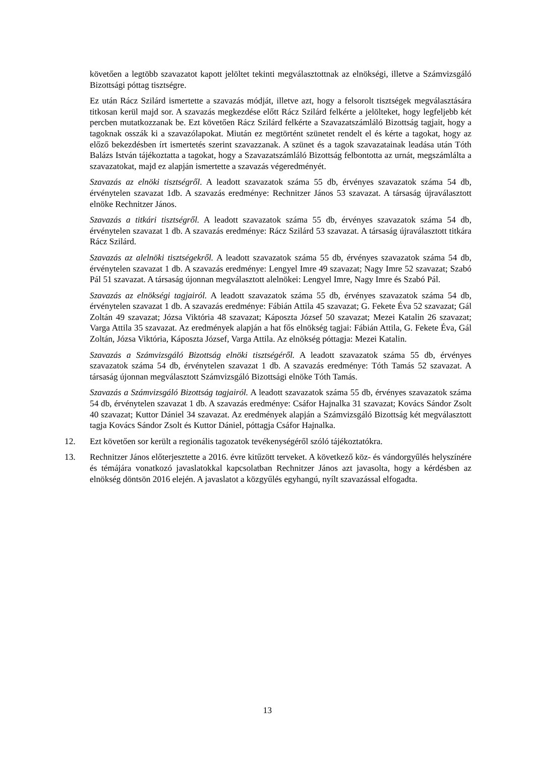követően a legtöbb szavazatot kapott jelöltet tekinti megválasztottnak az elnökségi, illetve a Számvizsgáló Bizottsági póttag tisztségre.
Ez után Rácz Szilárd ismertette a szavazás módját, illetve azt, hogy a felsorolt tisztségek megválasztására titkosan kerül majd sor. A szavazás megkezdése előtt Rácz Szilárd felkérte a jelölteket, hogy legfeljebb két percben mutatkozzanak be. Ezt követően Rácz Szilárd felkérte a Szavazatszámláló Bizottság tagjait, hogy a tagoknak osszák ki a szavazólapokat. Miután ez megtörtént szünetet rendelt el és kérte a tagokat, hogy az előző bekezdésben írt ismertetés szerint szavazzanak. A szünet és a tagok szavazatainak leadása után Tóth Balázs István tájékoztatta a tagokat, hogy a Szavazatszámláló Bizottság felbontotta az urnát, megszámlálta a szavazatokat, majd ez alapján ismertette a szavazás végeredményét.
Szavazás az elnöki tisztségről. A leadott szavazatok száma 55 db, érvényes szavazatok száma 54 db, érvénytelen szavazat 1db. A szavazás eredménye: Rechnitzer János 53 szavazat. A társaság újraválasztott elnöke Rechnitzer János.
Szavazás a titkári tisztségről. A leadott szavazatok száma 55 db, érvényes szavazatok száma 54 db, érvénytelen szavazat 1 db. A szavazás eredménye: Rácz Szilárd 53 szavazat. A társaság újraválasztott titkára Rácz Szilárd.
Szavazás az alelnöki tisztségekről. A leadott szavazatok száma 55 db, érvényes szavazatok száma 54 db, érvénytelen szavazat 1 db. A szavazás eredménye: Lengyel Imre 49 szavazat; Nagy Imre 52 szavazat; Szabó Pál 51 szavazat. A társaság újonnan megválasztott alelnökei: Lengyel Imre, Nagy Imre és Szabó Pál.
Szavazás az elnökségi tagjairól. A leadott szavazatok száma 55 db, érvényes szavazatok száma 54 db, érvénytelen szavazat 1 db. A szavazás eredménye: Fábián Attila 45 szavazat; G. Fekete Éva 52 szavazat; Gál Zoltán 49 szavazat; Józsa Viktória 48 szavazat; Káposzta József 50 szavazat; Mezei Katalin 26 szavazat; Varga Attila 35 szavazat. Az eredmények alapján a hat fős elnökség tagjai: Fábián Attila, G. Fekete Éva, Gál Zoltán, Józsa Viktória, Káposzta József, Varga Attila. Az elnökség póttagja: Mezei Katalin.
Szavazás a Számvizsgáló Bizottság elnöki tisztségéről. A leadott szavazatok száma 55 db, érvényes szavazatok száma 54 db, érvénytelen szavazat 1 db. A szavazás eredménye: Tóth Tamás 52 szavazat. A társaság újonnan megválasztott Számvizsgáló Bizottsági elnöke Tóth Tamás.
Szavazás a Számvizsgáló Bizottság tagjairól. A leadott szavazatok száma 55 db, érvényes szavazatok száma 54 db, érvénytelen szavazat 1 db. A szavazás eredménye: Csáfor Hajnalka 31 szavazat; Kovács Sándor Zsolt 40 szavazat; Kuttor Dániel 34 szavazat. Az eredmények alapján a Számvizsgáló Bizottság két megválasztott tagja Kovács Sándor Zsolt és Kuttor Dániel, póttagja Csáfor Hajnalka.
12. Ezt követően sor került a regionális tagozatok tevékenységéről szóló tájékoztatókra.
13. Rechnitzer János előterjesztette a 2016. évre kitűzött terveket. A következő köz- és vándorgyűlés helyszínére és témájára vonatkozó javaslatokkal kapcsolatban Rechnitzer János azt javasolta, hogy a kérdésben az elnökség döntsön 2016 elején. A javaslatot a közgyűlés egyhangú, nyílt szavazással elfogadta.
13